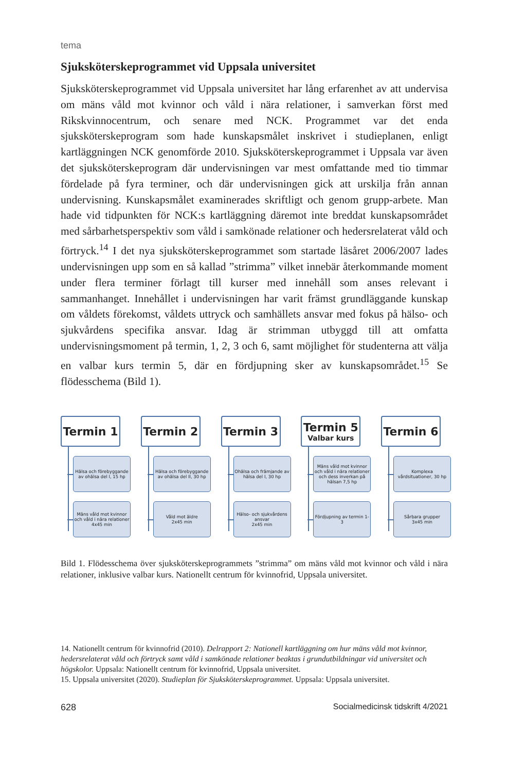tema
Sjuksköterskeprogrammet vid Uppsala universitet
Sjuksköterskeprogrammet vid Uppsala universitet har lång erfarenhet av att undervisa om mäns våld mot kvinnor och våld i nära relationer, i samverkan först med Rikskvinnocentrum, och senare med NCK. Programmet var det enda sjuksköterskeprogram som hade kunskapsmålet inskrivet i studieplanen, enligt kartläggningen NCK genomförde 2010. Sjuksköterskeprogrammet i Uppsala var även det sjuksköterskeprogram där undervisningen var mest omfattande med tio timmar fördelade på fyra terminer, och där undervisningen gick att urskilja från annan undervisning. Kunskapsmålet examinerades skriftligt och genom grupp-arbete. Man hade vid tidpunkten för NCK:s kartläggning däremot inte breddat kunskapsområdet med sårbarhetsperspektiv som våld i samkönade relationer och hedersrelaterat våld och förtryck.<sup>14</sup> I det nya sjuksköterskeprogrammet som startade läsåret 2006/2007 lades undervisningen upp som en så kallad ”strimma” vilket innebär återkommande moment under flera terminer förlagt till kurser med innehåll som anses relevant i sammanhanget. Innehållet i undervisningen har varit främst grundläggande kunskap om våldets förekomst, våldets uttryck och samhällets ansvar med fokus på hälso- och sjukvårdens specifika ansvar. Idag är strimman utbyggd till att omfatta undervisningsmoment på termin, 1, 2, 3 och 6, samt möjlighet för studenterna att välja en valbar kurs termin 5, där en fördjupning sker av kunskapsområdet.<sup>15</sup> Se flödesschema (Bild 1).
Termin 1
Hälsa och förebyggande av ohälsa del I, 15 hp
Mäns våld mot kvinnor och våld i nära relationer
4x45 min
Termin 2
Hälsa och förebyggande av ohälsa del II, 30 hp
Våld mot äldre
2x45 min
Termin 3
Ohälsa och främjande av hälsa del I, 30 hp
Hälso- och sjukvårdens ansvar
2x45 min
Termin 5
Valbar kurs
Mäns våld mot kvinnor och våld i nära relationer och dess inverkan på hälsan 7,5 hp
Fördjupning av termin 1-3
Termin 6
Komplexa vårdsituationer, 30 hp
Sårbara grupper
3x45 min
Bild 1. Flödesschema över sjuksköterskeprogrammets ”strimma” om mäns våld mot kvinnor och våld i nära relationer, inklusive valbar kurs. Nationellt centrum för kvinnofrid, Uppsala universitet.
14. Nationellt centrum för kvinnofrid (2010). Delrapport 2: Nationell kartläggning om hur mäns våld mot kvinnor, hedersrelaterat våld och förtryck samt våld i samkönade relationer beaktas i grundutbildningar vid universitet och högskolor. Uppsala: Nationellt centrum för kvinnofrid, Uppsala universitet.
15. Uppsala universitet (2020). Studieplan för Sjuksköterskeprogrammet. Uppsala: Uppsala universitet.
628 Socialmedicinsk tidskrift 4/2021